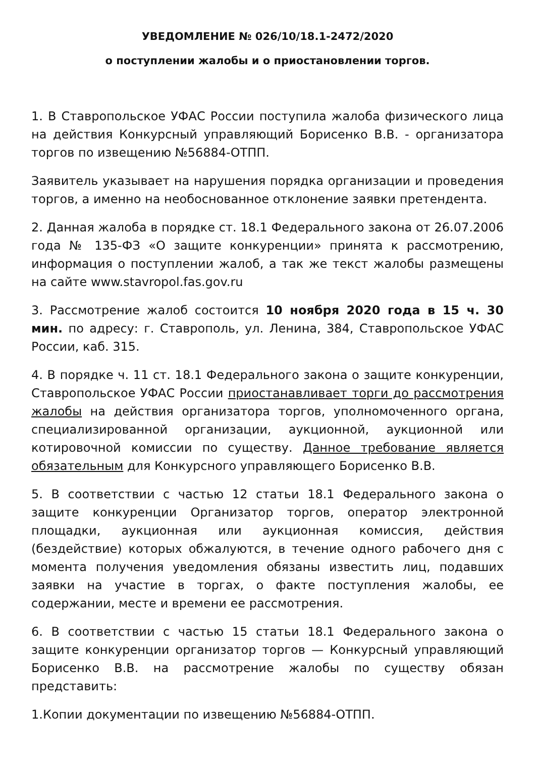УВЕДОМЛЕНИЕ № 026/10/18.1-2472/2020
о поступлении жалобы и о приостановлении торгов.
1. В Ставропольское УФАС России поступила жалоба физического лица на действия Конкурсный управляющий Борисенко В.В. - организатора торгов по извещению №56884-ОТПП.
Заявитель указывает на нарушения порядка организации и проведения торгов, а именно на необоснованное отклонение заявки претендента.
2. Данная жалоба в порядке ст. 18.1 Федерального закона от 26.07.2006 года № 135-ФЗ «О защите конкуренции» принята к рассмотрению, информация о поступлении жалоб, а так же текст жалобы размещены на сайте www.stavropol.fas.gov.ru
3. Рассмотрение жалоб состоится 10 ноября 2020 года в 15 ч. 30 мин. по адресу: г. Ставрополь, ул. Ленина, 384, Ставропольское УФАС России, каб. 315.
4. В порядке ч. 11 ст. 18.1 Федерального закона о защите конкуренции, Ставропольское УФАС России приостанавливает торги до рассмотрения жалобы на действия организатора торгов, уполномоченного органа, специализированной организации, аукционной, аукционной или котировочной комиссии по существу. Данное требование является обязательным для Конкурсного управляющего Борисенко В.В.
5. В соответствии с частью 12 статьи 18.1 Федерального закона о защите конкуренции Организатор торгов, оператор электронной площадки, аукционная или аукционная комиссия, действия (бездействие) которых обжалуются, в течение одного рабочего дня с момента получения уведомления обязаны известить лиц, подавших заявки на участие в торгах, о факте поступления жалобы, ее содержании, месте и времени ее рассмотрения.
6. В соответствии с частью 15 статьи 18.1 Федерального закона о защите конкуренции организатор торгов — Конкурсный управляющий Борисенко В.В. на рассмотрение жалобы по существу обязан представить:
1.Копии документации по извещению №56884-ОТПП.